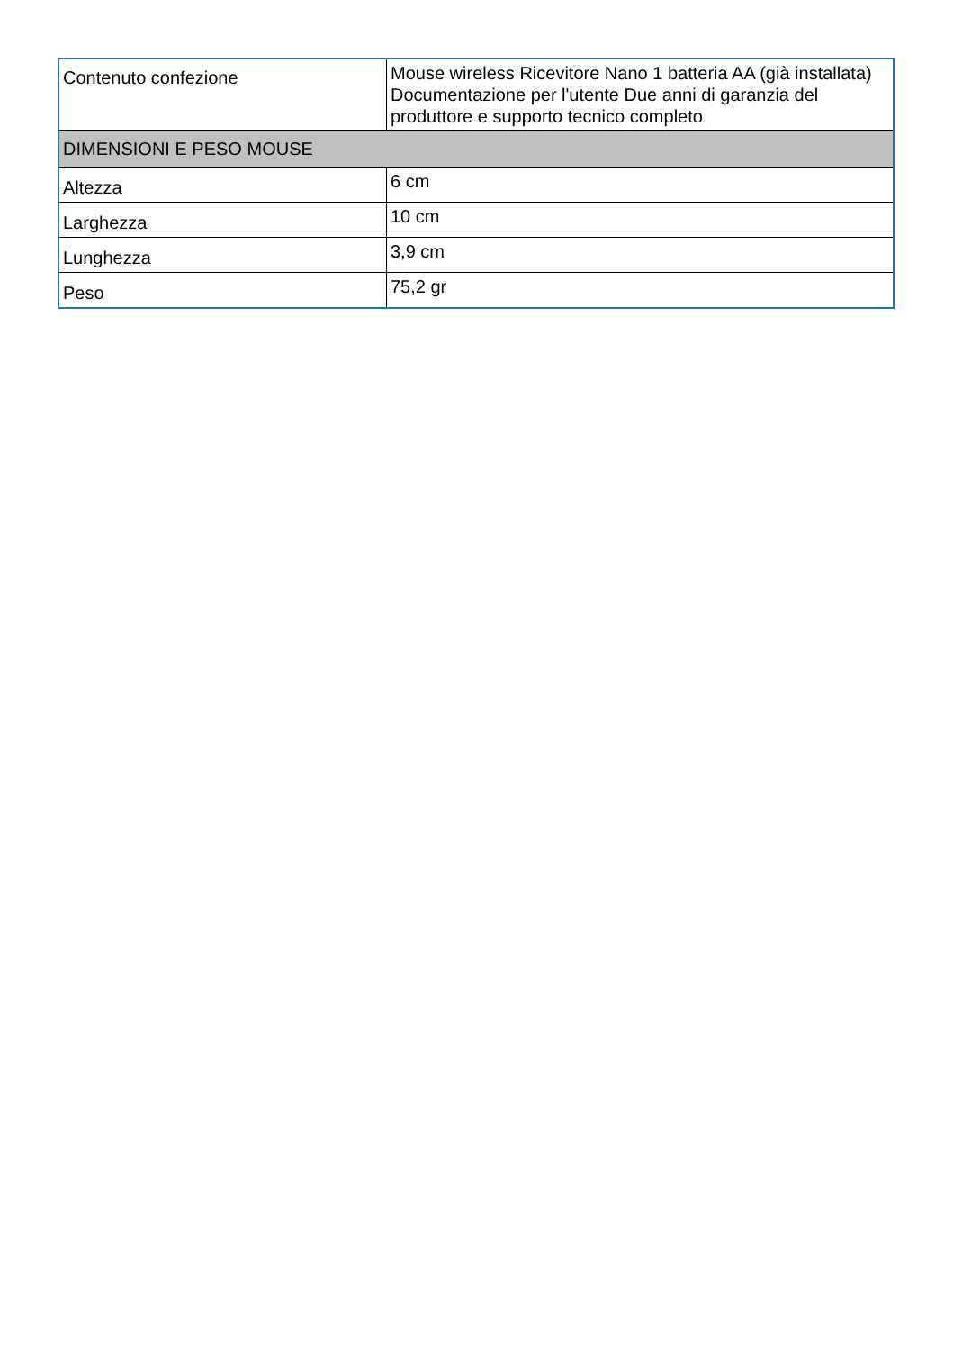| Contenuto confezione | Mouse wireless Ricevitore Nano 1 batteria AA (già installata) Documentazione per l'utente Due anni di garanzia del produttore e supporto tecnico completo |
| DIMENSIONI E PESO MOUSE | |
| Altezza | 6 cm |
| Larghezza | 10 cm |
| Lunghezza | 3,9 cm |
| Peso | 75,2 gr |